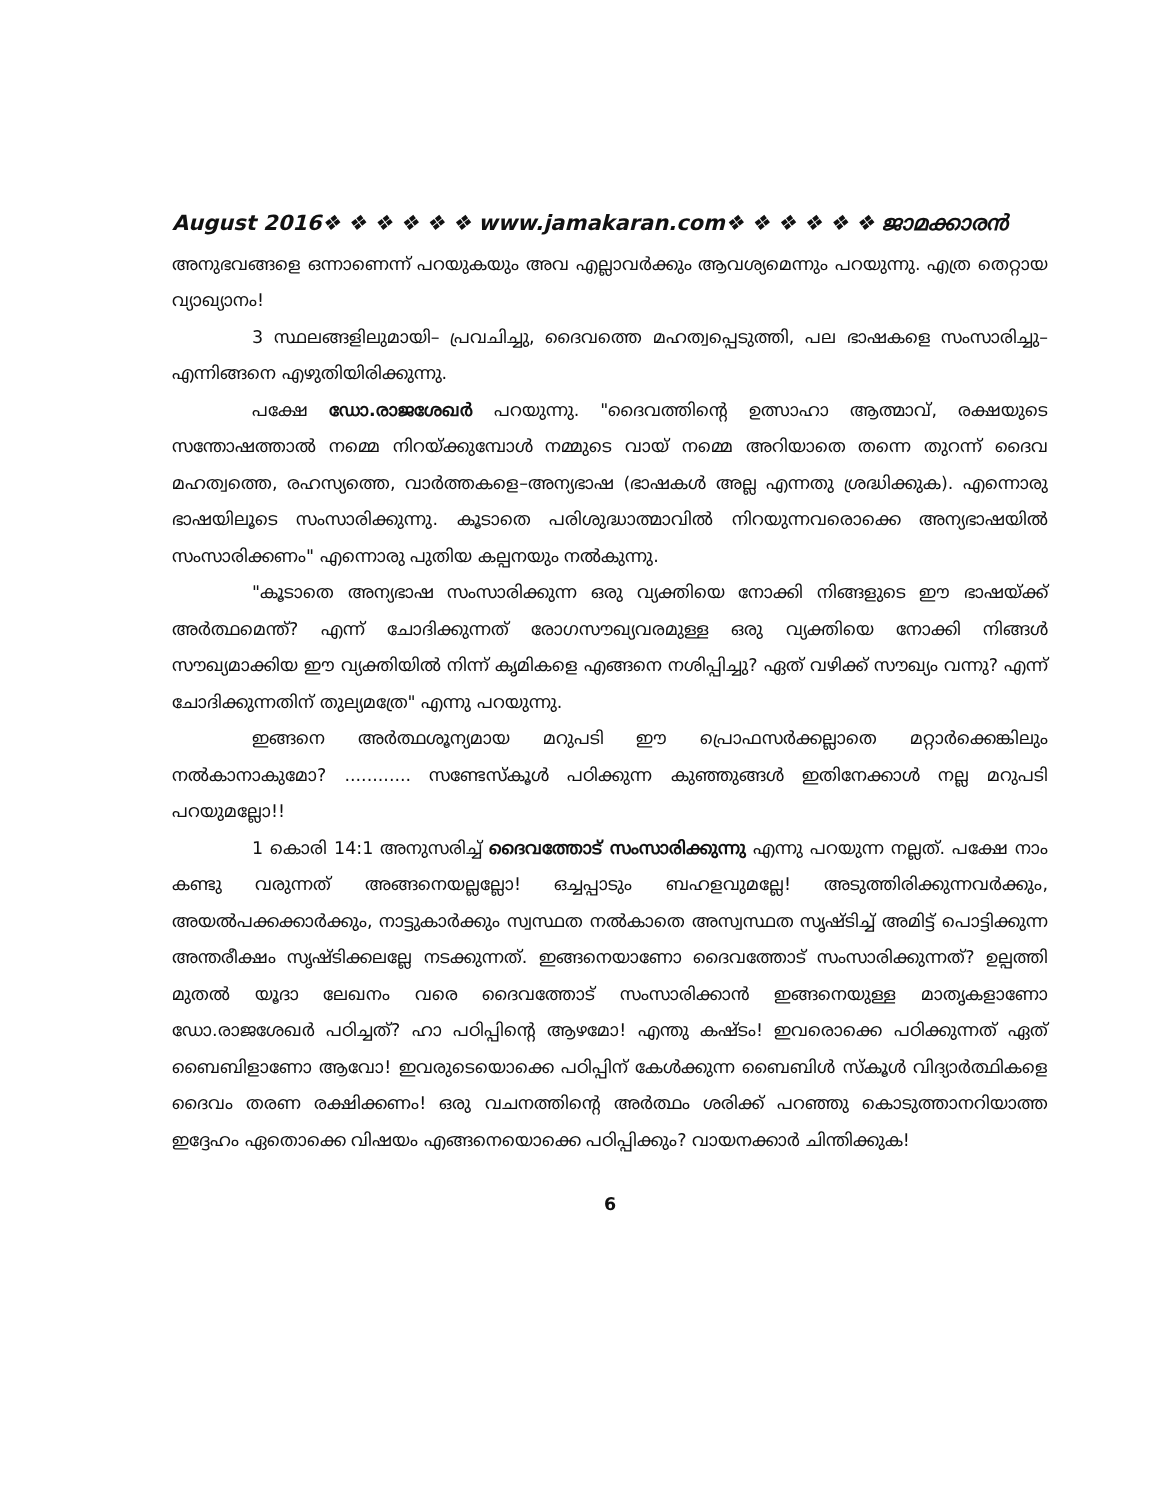August 2016❖ ❖ ❖ ❖ ❖ ❖ www.jamakaran.com❖ ❖ ❖ ❖ ❖ ❖ ജാമക്കാരൻ
അനുഭവങ്ങളെ ഒന്നാണെന്ന് പറയുകയും അവ എല്ലാവർക്കും ആവശ്യമെന്നും പറയുന്നു. എത്ര തെറ്റായ വ്യാഖ്യാനം!
3 സ്ഥലങ്ങളിലുമായി– പ്രവചിച്ചു, ദൈവത്തെ മഹത്വപ്പെടുത്തി, പല ഭാഷകളെ സംസാരിച്ചു– എന്നിങ്ങനെ എഴുതിയിരിക്കുന്നു.
പക്ഷേ ഡോ.രാജശേഖർ പറയുന്നു. "ദൈവത്തിന്റെ ഉത്സാഹാ ആത്മാവ്, രക്ഷയുടെ സന്തോഷത്താൽ നമ്മെ നിറയ്ക്കുമ്പോൾ നമ്മുടെ വായ് നമ്മെ അറിയാതെ തന്നെ തുറന്ന് ദൈവ മഹത്വത്തെ, രഹസ്യത്തെ, വാർത്തകളെ–അന്യഭാഷ (ഭാഷകൾ അല്ല എന്നതു ശ്രദ്ധിക്കുക). എന്നൊരു ഭാഷയിലൂടെ സംസാരിക്കുന്നു. കൂടാതെ പരിശുദ്ധാത്മാവിൽ നിറയുന്നവരൊക്കെ അന്യഭാഷയിൽ സംസാരിക്കണം" എന്നൊരു പുതിയ കല്പനയും നൽകുന്നു.
"കൂടാതെ അന്യഭാഷ സംസാരിക്കുന്ന ഒരു വ്യക്തിയെ നോക്കി നിങ്ങളുടെ ഈ ഭാഷയ്ക്ക് അർത്ഥമെന്ത്? എന്ന് ചോദിക്കുന്നത് രോഗസൗഖ്യവരമുള്ള ഒരു വ്യക്തിയെ നോക്കി നിങ്ങൾ സൗഖ്യമാക്കിയ ഈ വ്യക്തിയിൽ നിന്ന് കൃമികളെ എങ്ങനെ നശിപ്പിച്ചു? ഏത് വഴിക്ക് സൗഖ്യം വന്നു? എന്ന് ചോദിക്കുന്നതിന് തുല്യമത്രേ" എന്നു പറയുന്നു.
ഇങ്ങനെ അർത്ഥശൂന്യമായ മറുപടി ഈ പ്രൊഫസർക്കല്ലാതെ മറ്റാർക്കെങ്കിലും നൽകാനാകുമോ? ............ സണ്ടേസ്കൂൾ പഠിക്കുന്ന കുഞ്ഞുങ്ങൾ ഇതിനേക്കാൾ നല്ല മറുപടി പറയുമല്ലോ!!
1 കൊരി 14:1 അനുസരിച്ച് ദൈവത്തോട് സംസാരിക്കുന്നു എന്നു പറയുന്ന നല്ലത്. പക്ഷേ നാം കണ്ടു വരുന്നത് അങ്ങനെയല്ലല്ലോ! ഒച്ചപ്പാടും ബഹളവുമല്ലേ! അടുത്തിരിക്കുന്നവർക്കും, അയൽപക്കക്കാർക്കും, നാട്ടുകാർക്കും സ്വസ്ഥത നൽകാതെ അസ്വസ്ഥത സൃഷ്ടിച്ച് അമിട്ട് പൊട്ടിക്കുന്ന അന്തരീക്ഷം സൃഷ്ടിക്കലല്ലേ നടക്കുന്നത്. ഇങ്ങനെയാണോ ദൈവത്തോട് സംസാരിക്കുന്നത്? ഉല്പത്തി മുതൽ യൂദാ ലേഖനം വരെ ദൈവത്തോട് സംസാരിക്കാൻ ഇങ്ങനെയുള്ള മാതൃകളാണോ ഡോ.രാജശേഖർ പഠിച്ചത്? ഹാ പഠിപ്പിന്റെ ആഴമോ! എന്തു കഷ്ടം! ഇവരൊക്കെ പഠിക്കുന്നത് ഏത് ബൈബിളാണോ ആവോ! ഇവരുടെയൊക്കെ പഠിപ്പിന് കേൾക്കുന്ന ബൈബിൾ സ്കൂൾ വിദ്യാർത്ഥികളെ ദൈവം തരണ രക്ഷിക്കണം! ഒരു വചനത്തിന്റെ അർത്ഥം ശരിക്ക് പറഞ്ഞു കൊടുത്താനറിയാത്ത ഇദ്ദേഹം ഏതൊക്കെ വിഷയം എങ്ങനെയൊക്കെ പഠിപ്പിക്കും? വായനക്കാർ ചിന്തിക്കുക!
6